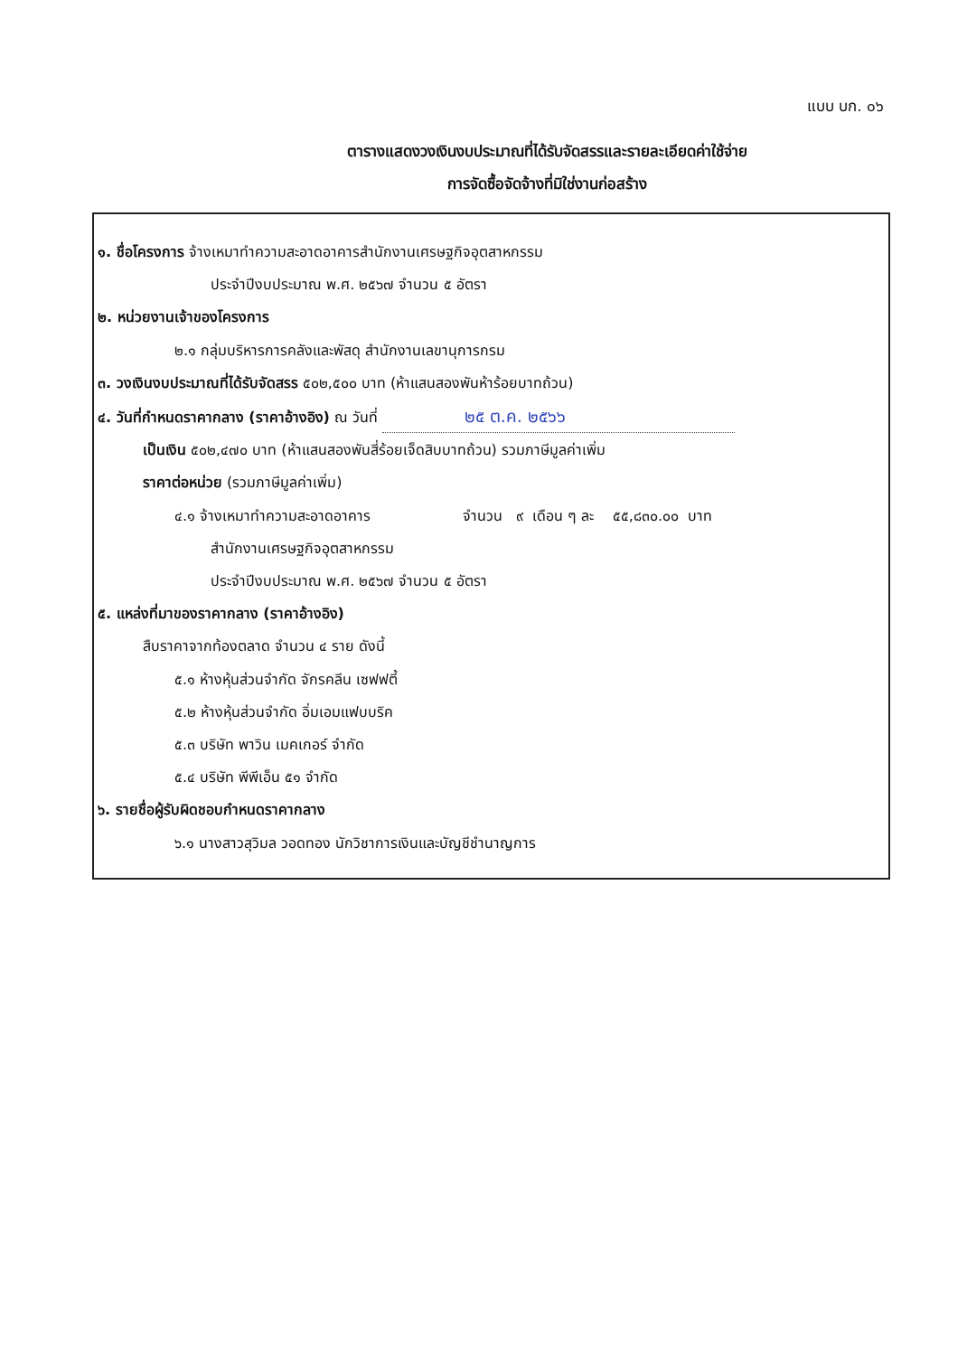แบบ บก. ๐๖
ตารางแสดงวงเงินงบประมาณที่ได้รับจัดสรรและรายละเอียดค่าใช้จ่าย
การจัดซื้อจัดจ้างที่มิใช่งานก่อสร้าง
๑. ชื่อโครงการ จ้างเหมาทำความสะอาดอาคารสำนักงานเศรษฐกิจอุตสาหกรรม
ประจำปีงบประมาณ พ.ศ. ๒๕๖๗ จำนวน ๕ อัตรา
๒. หน่วยงานเจ้าของโครงการ
๒.๑ กลุ่มบริหารการคลังและพัสดุ สำนักงานเลขานุการกรม
๓. วงเงินงบประมาณที่ได้รับจัดสรร ๕๐๒,๕๐๐ บาท (ห้าแสนสองพันห้าร้อยบาทถ้วน)
๔. วันที่กำหนดราคากลาง (ราคาอ้างอิง) ณ วันที่ ๒๕ ต.ค. ๒๕๖๖
เป็นเงิน ๕๐๒,๔๗๐ บาท (ห้าแสนสองพันสี่ร้อยเจ็ดสิบบาทถ้วน) รวมภาษีมูลค่าเพิ่ม
ราคาต่อหน่วย (รวมภาษีมูลค่าเพิ่ม)
๔.๑ จ้างเหมาทำความสะอาดอาคาร จำนวน ๙ เดือน ๆ ละ ๕๕,๘๓๐.๐๐ บาท
สำนักงานเศรษฐกิจอุตสาหกรรม
ประจำปีงบประมาณ พ.ศ. ๒๕๖๗ จำนวน ๕ อัตรา
๕. แหล่งที่มาของราคากลาง (ราคาอ้างอิง)
สืบราคาจากท้องตลาด จำนวน ๔ ราย ดังนี้
๕.๑ ห้างหุ้นส่วนจำกัด จักรคลีน เซฟฟตี้
๕.๒ ห้างหุ้นส่วนจำกัด อิ่มเอมแฟบบริค
๕.๓ บริษัท พาวิน เมคเกอร์ จำกัด
๕.๔ บริษัท พีพีเอ็น ๕๑ จำกัด
๖. รายชื่อผู้รับผิดชอบกำหนดราคากลาง
๖.๑ นางสาวสุวิมล วอดทอง นักวิชาการเงินและบัญชีชำนาญการ